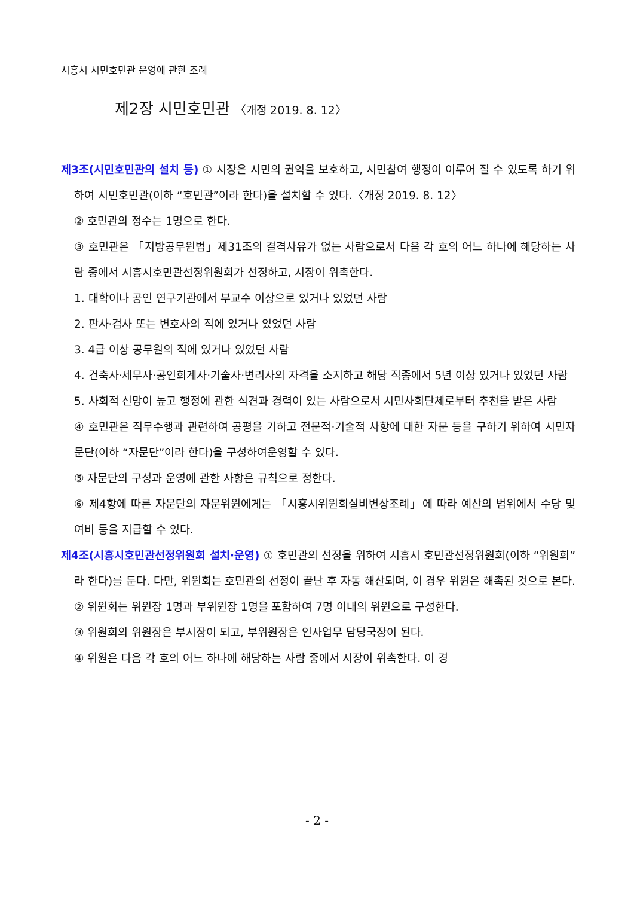시흥시 시민호민관 운영에 관한 조례
제2장 시민호민관 〈개정 2019. 8. 12〉
제3조(시민호민관의 설치 등) ① 시장은 시민의 권익을 보호하고, 시민참여 행정이 이루어 질 수 있도록 하기 위하여 시민호민관(이하 “호민관”이라 한다)을 설치할 수 있다.〈개정 2019. 8. 12〉
② 호민관의 정수는 1명으로 한다.
③ 호민관은 「지방공무원법」제31조의 결격사유가 없는 사람으로서 다음 각 호의 어느 하나에 해당하는 사람 중에서 시흥시호민관선정위원회가 선정하고, 시장이 위촉한다.
1. 대학이나 공인 연구기관에서 부교수 이상으로 있거나 있었던 사람
2. 판사·검사 또는 변호사의 직에 있거나 있었던 사람
3. 4급 이상 공무원의 직에 있거나 있었던 사람
4. 건축사·세무사·공인회계사·기술사·변리사의 자격을 소지하고 해당 직종에서 5년 이상 있거나 있었던 사람
5. 사회적 신망이 높고 행정에 관한 식견과 경력이 있는 사람으로서 시민사회단체로부터 추천을 받은 사람
④ 호민관은 직무수행과 관련하여 공평을 기하고 전문적·기술적 사항에 대한 자문 등을 구하기 위하여 시민자문단(이하 “자문단”이라 한다)을 구성하여운영할 수 있다.
⑤ 자문단의 구성과 운영에 관한 사항은 규칙으로 정한다.
⑥ 제4항에 따른 자문단의 자문위원에게는 「시흥시위원회실비변상조례」에 따라 예산의 범위에서 수당 및 여비 등을 지급할 수 있다.
제4조(시흥시호민관선정위원회 설치·운영) ① 호민관의 선정을 위하여 시흥시 호민관선정위원회(이하 “위원회”라 한다)를 둔다. 다만, 위원회는 호민관의 선정이 끝난 후 자동 해산되며, 이 경우 위원은 해촉된 것으로 본다.
② 위원회는 위원장 1명과 부위원장 1명을 포함하여 7명 이내의 위원으로 구성한다.
③ 위원회의 위원장은 부시장이 되고, 부위원장은 인사업무 담당국장이 된다.
④ 위원은 다음 각 호의 어느 하나에 해당하는 사람 중에서 시장이 위촉한다. 이 경
- 2 -